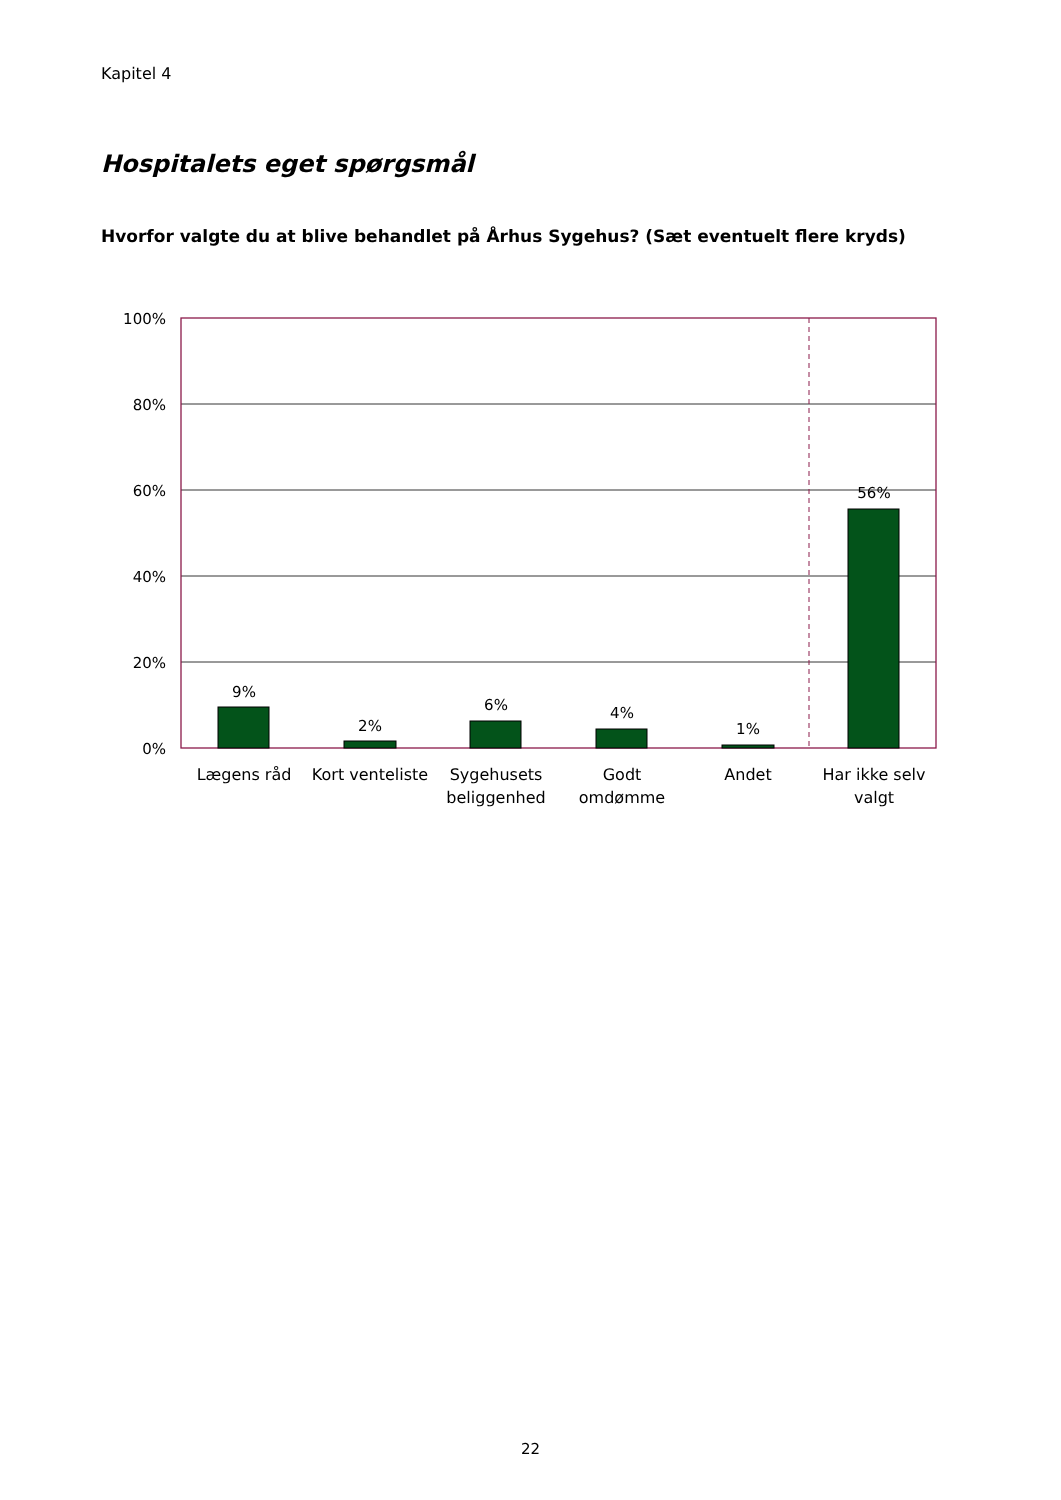Kapitel 4
Hospitalets eget spørgsmål
Hvorfor valgte du at blive behandlet på Århus Sygehus? (Sæt eventuelt flere kryds)
100%
80%
60%
40%
20%
0%
9%
2%
6%
4%
1%
56%
Lægens råd
Kort venteliste
Sygehusets
beliggenhed
Godt
omdømme
Andet
Har ikke selv
valgt
22